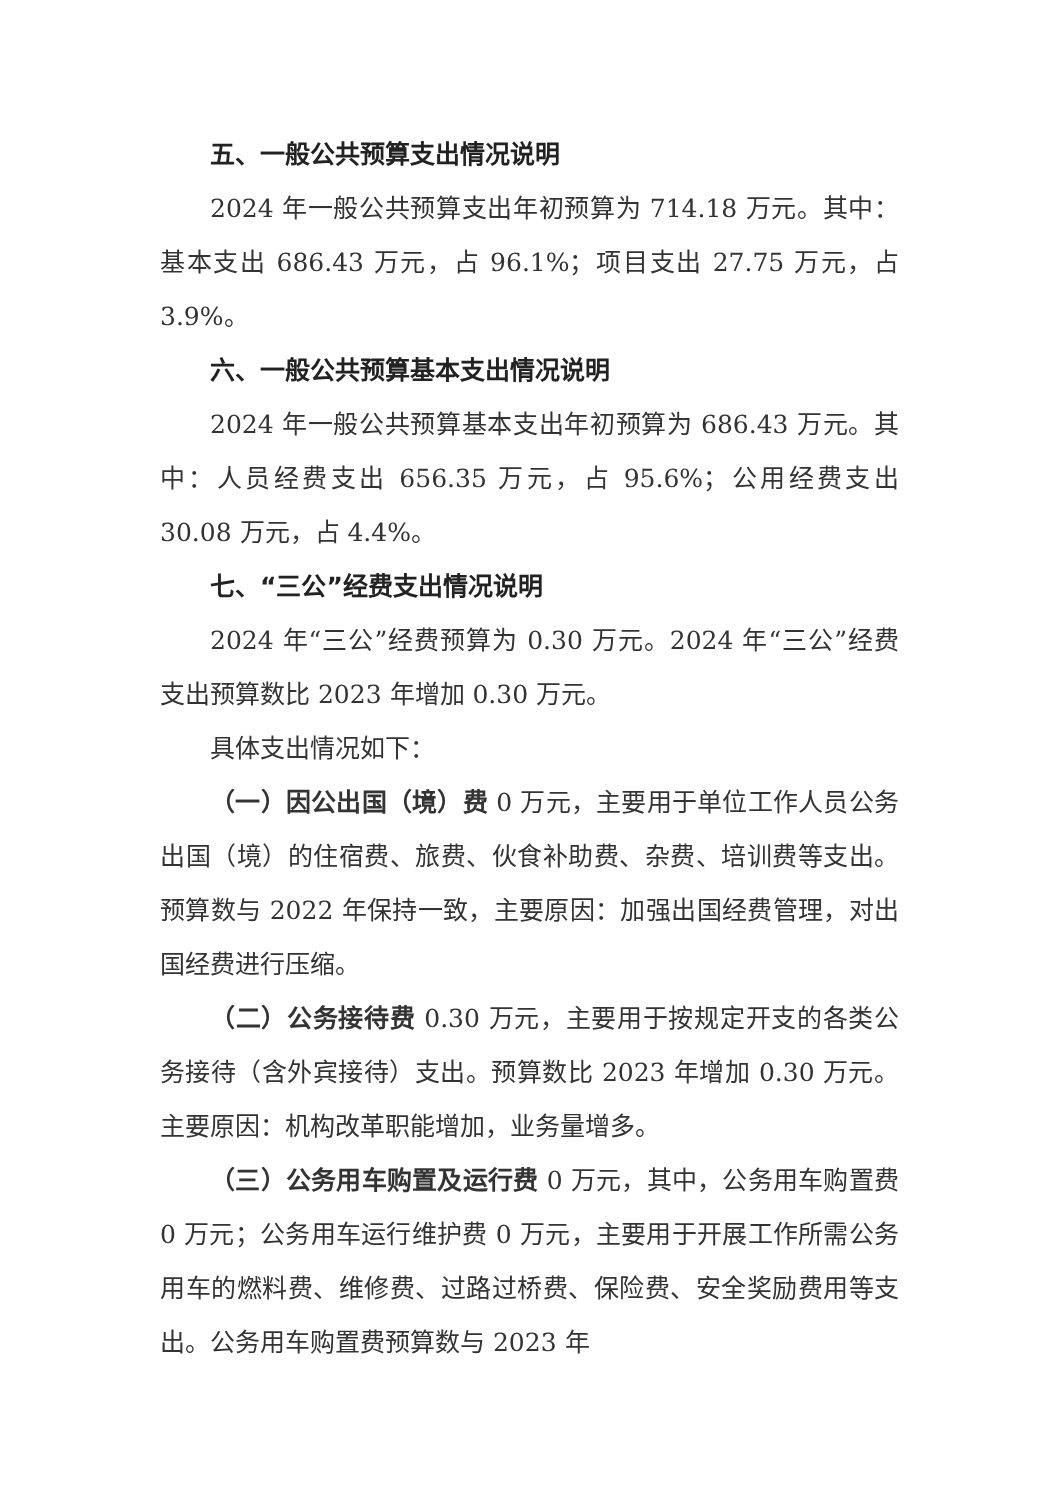五、一般公共预算支出情况说明
2024 年一般公共预算支出年初预算为 714.18 万元。其中：基本支出 686.43 万元，占 96.1%；项目支出 27.75 万元，占 3.9%。
六、一般公共预算基本支出情况说明
2024 年一般公共预算基本支出年初预算为 686.43 万元。其中：人员经费支出 656.35 万元，占 95.6%；公用经费支出 30.08 万元，占 4.4%。
七、“三公”经费支出情况说明
2024 年“三公”经费预算为 0.30 万元。2024 年“三公”经费支出预算数比 2023 年增加 0.30 万元。
具体支出情况如下：
（一）因公出国（境）费 0 万元，主要用于单位工作人员公务出国（境）的住宿费、旅费、伙食补助费、杂费、培训费等支出。预算数与 2022 年保持一致，主要原因：加强出国经费管理，对出国经费进行压缩。
（二）公务接待费 0.30 万元，主要用于按规定开支的各类公务接待（含外宾接待）支出。预算数比 2023 年增加 0.30 万元。主要原因：机构改革职能增加，业务量增多。
（三）公务用车购置及运行费 0 万元，其中，公务用车购置费 0 万元；公务用车运行维护费 0 万元，主要用于开展工作所需公务用车的燃料费、维修费、过路过桥费、保险费、安全奖励费用等支出。公务用车购置费预算数与 2023 年